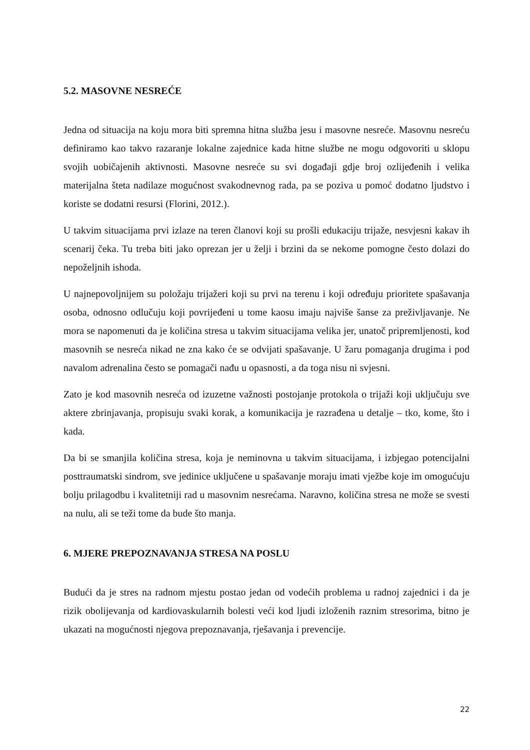5.2. MASOVNE NESREĆE
Jedna od situacija na koju mora biti spremna hitna služba jesu i masovne nesreće. Masovnu nesreću definiramo kao takvo razaranje lokalne zajednice kada hitne službe ne mogu odgovoriti u sklopu svojih uobičajenih aktivnosti. Masovne nesreće su svi događaji gdje broj ozlijeđenih i velika materijalna šteta nadilaze mogućnost svakodnevnog rada, pa se poziva u pomoć dodatno ljudstvo i koriste se dodatni resursi (Florini, 2012.).
U takvim situacijama prvi izlaze na teren članovi koji su prošli edukaciju trijaže, nesvjesni kakav ih scenarij čeka. Tu treba biti jako oprezan jer u želji i brzini da se nekome pomogne često dolazi do nepoželjnih ishoda.
U najnepovoljnijem su položaju trijažeri koji su prvi na terenu i koji određuju prioritete spašavanja osoba, odnosno odlučuju koji povrijeđeni u tome kaosu imaju najviše šanse za preživljavanje. Ne mora se napomenuti da je količina stresa u takvim situacijama velika jer, unatoč pripremljenosti, kod masovnih se nesreća nikad ne zna kako će se odvijati spašavanje. U žaru pomaganja drugima i pod navalom adrenalina često se pomagači nađu u opasnosti, a da toga nisu ni svjesni.
Zato je kod masovnih nesreća od izuzetne važnosti postojanje protokola o trijaži koji uključuju sve aktere zbrinjavanja, propisuju svaki korak, a komunikacija je razrađena u detalje – tko, kome, što i kada.
Da bi se smanjila količina stresa, koja je neminovna u takvim situacijama, i izbjegao potencijalni posttraumatski sindrom, sve jedinice uključene u spašavanje moraju imati vježbe koje im omogućuju bolju prilagodbu i kvalitetniji rad u masovnim nesrećama. Naravno, količina stresa ne može se svesti na nulu, ali se teži tome da bude što manja.
6. MJERE PREPOZNAVANJA STRESA NA POSLU
Budući da je stres na radnom mjestu postao jedan od vodećih problema u radnoj zajednici i da je rizik obolijevanja od kardiovaskularnih bolesti veći kod ljudi izloženih raznim stresorima, bitno je ukazati na mogućnosti njegova prepoznavanja, rješavanja i prevencije.
22